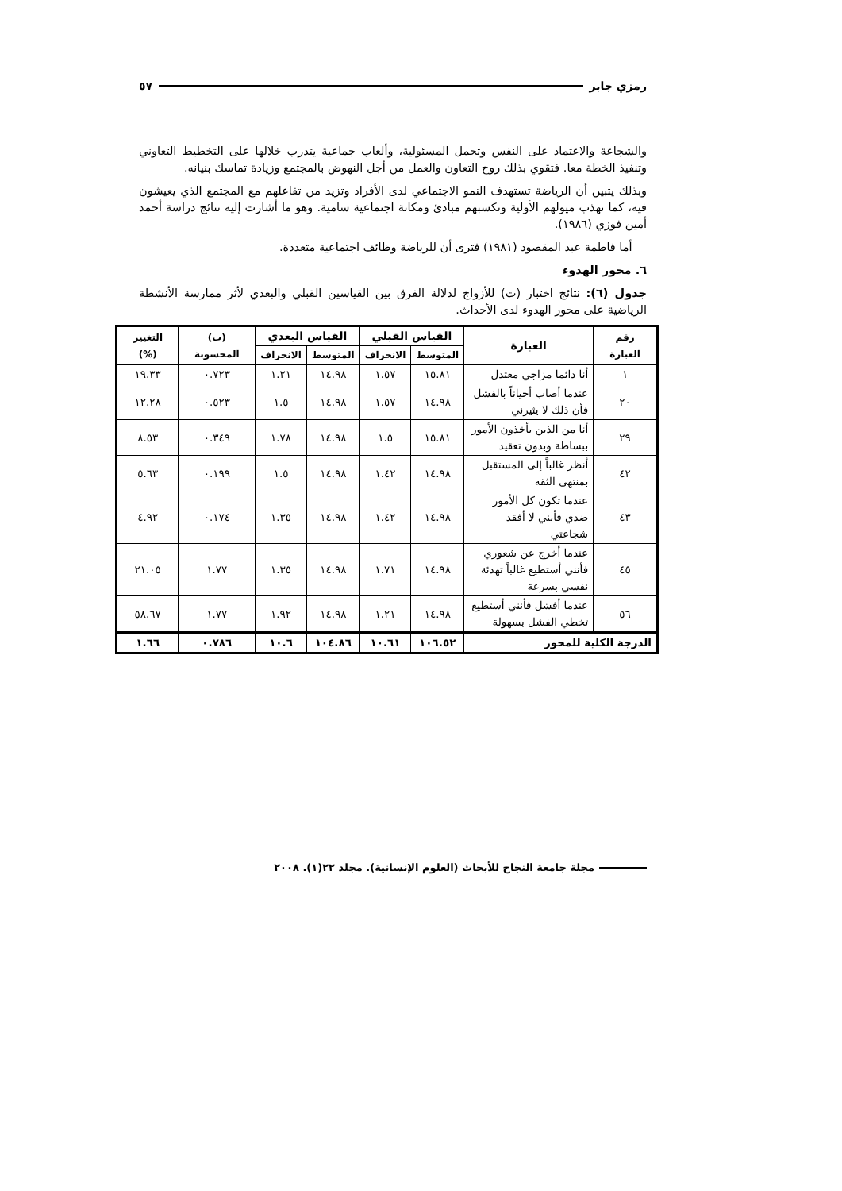رمزي جابر ٥٧
والشجاعة والاعتماد على النفس وتحمل المسئولية، وألعاب جماعية يتدرب خلالها على التخطيط التعاوني وتنفيذ الخطة معا. فتقوي بذلك روح التعاون والعمل من أجل النهوض بالمجتمع وزيادة تماسك بنيانه.
وبذلك يتبين أن الرياضة تستهدف النمو الاجتماعي لدى الأفراد وتزيد من تفاعلهم مع المجتمع الذي يعيشون فيه، كما تهذب ميولهم الأولية وتكسبهم مبادئ ومكانة اجتماعية سامية. وهو ما أشارت إليه نتائج دراسة أحمد أمين فوزي (١٩٨٦).
أما فاطمة عبد المقصود (١٩٨١) فترى أن للرياضة وظائف اجتماعية متعددة.
٦. محور الهدوء
جدول (٦): نتائج اختبار (ت) للأزواج لدلالة الفرق بين القياسين القبلي والبعدي لأثر ممارسة الأنشطة الرياضية على محور الهدوء لدى الأحداث.
| رقم العبارة | العبارة | القياس القبلي | | القياس البعدي | | (ت) المحسوبة | التغيير (%) |
| --- | --- | --- | --- | --- | --- | --- | --- |
| | | المتوسط | الانحراف | المتوسط | الانحراف | | |
| ١ | أنا دائما مزاجي معتدل | ١٥.٨١ | ١.٥٧ | ١٤.٩٨ | ١.٢١ | ٠.٧٢٣ | ١٩.٣٣ |
| ٢٠ | عندما أصاب أحياناً بالفشل فأن ذلك لا يثيرني | ١٤.٩٨ | ١.٥٧ | ١٤.٩٨ | ١.٥ | ٠.٥٢٣ | ١٢.٢٨ |
| ٢٩ | أنا من الذين يأخذون الأمور ببساطة وبدون تعقيد | ١٥.٨١ | ١.٥ | ١٤.٩٨ | ١.٧٨ | ٠.٣٤٩ | ٨.٥٣ |
| ٤٢ | أنظر غالباً إلى المستقبل بمنتهى الثقة | ١٤.٩٨ | ١.٤٢ | ١٤.٩٨ | ١.٥ | ٠.١٩٩ | ٥.٦٣ |
| ٤٣ | عندما تكون كل الأمور ضدي فأنني لا أفقد شجاعتي | ١٤.٩٨ | ١.٤٢ | ١٤.٩٨ | ١.٣٥ | ٠.١٧٤ | ٤.٩٢ |
| ٤٥ | عندما أخرج عن شعوري فأنني أستطيع غالباً تهدئة نفسي بسرعة | ١٤.٩٨ | ١.٧١ | ١٤.٩٨ | ١.٣٥ | ١.٧٧ | ٢١.٠٥ |
| ٥٦ | عندما أفشل فأنني أستطيع تخطي الفشل بسهولة | ١٤.٩٨ | ١.٢١ | ١٤.٩٨ | ١.٩٢ | ١.٧٧ | ٥٨.٦٧ |
| الدرجة الكلية للمحور | | ١٠٦.٥٢ | ١٠.٦١ | ١٠٤.٨٦ | ١٠.٦ | ٠.٧٨٦ | ١.٦٦ |
مجلة جامعة النجاح للأبحاث (العلوم الإنسانية). مجلد ٢٢(١). ٢٠٠٨